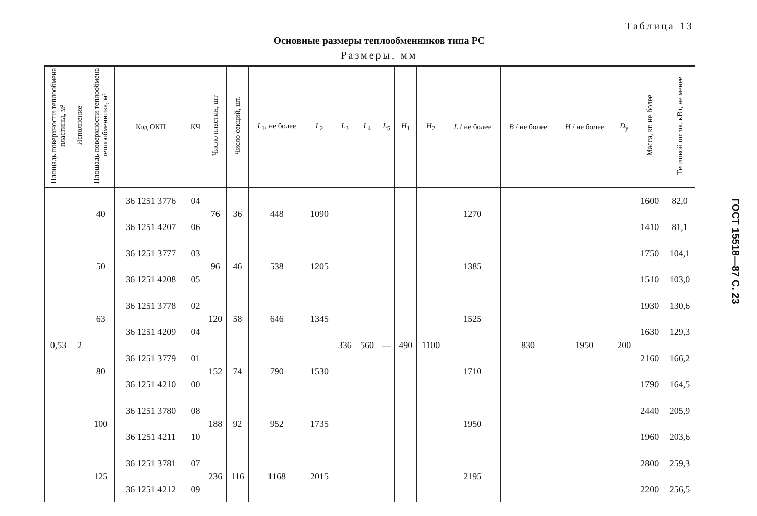Таблица 13
Основные размеры теплообменников типа РС
Размеры, мм
| Площадь поверхности теплообмена пластины, м² | Исполнение | Площадь поверхности теплообмена теплообменника, м² | Код ОКП | КЧ | Число пластин, шт | Число секций, шт. | L<sub>1</sub>, не более | L<sub>2</sub> | L<sub>3</sub> | L<sub>4</sub> | L<sub>5</sub> | H<sub>1</sub> | H<sub>2</sub> | L / не более | B / не более | H / не более | D<sub>y</sub> | Масса, кг, не более | Тепловой поток, кВт, не менее |
| --- | --- | --- | --- | --- | --- | --- | --- | --- | --- | --- | --- | --- | --- | --- | --- | --- | --- | --- | --- |
| 0,53 | 2 | 40 | 36 1251 3776 | 04 | 76 | 36 | 448 | 1090 | 336 | 560 | — | 490 | 1100 | 1270 | 830 | 1950 | 200 | 1600 | 82,0 |
| | | | 36 1251 4207 | 06 | | | | | | | | | | | | | | 1410 | 81,1 |
| | | 50 | 36 1251 3777 | 03 | 96 | 46 | 538 | 1205 | | | | | | 1385 | | | | 1750 | 104,1 |
| | | | 36 1251 4208 | 05 | | | | | | | | | | | | | | 1510 | 103,0 |
| | | 63 | 36 1251 3778 | 02 | 120 | 58 | 646 | 1345 | | | | | | 1525 | | | | 1930 | 130,6 |
| | | | 36 1251 4209 | 04 | | | | | | | | | | | | | | 1630 | 129,3 |
| | | 80 | 36 1251 3779 | 01 | 152 | 74 | 790 | 1530 | | | | | | 1710 | | | | 2160 | 166,2 |
| | | | 36 1251 4210 | 00 | | | | | | | | | | | | | | 1790 | 164,5 |
| | | 100 | 36 1251 3780 | 08 | 188 | 92 | 952 | 1735 | | | | | | 1950 | | | | 2440 | 205,9 |
| | | | 36 1251 4211 | 10 | | | | | | | | | | | | | | 1960 | 203,6 |
| | | 125 | 36 1251 3781 | 07 | 236 | 116 | 1168 | 2015 | | | | | | 2195 | | | | 2800 | 259,3 |
| | | | 36 1251 4212 | 09 | | | | | | | | | | | | | | 2200 | 256,5 |
ГОСТ 15518—87 С. 23